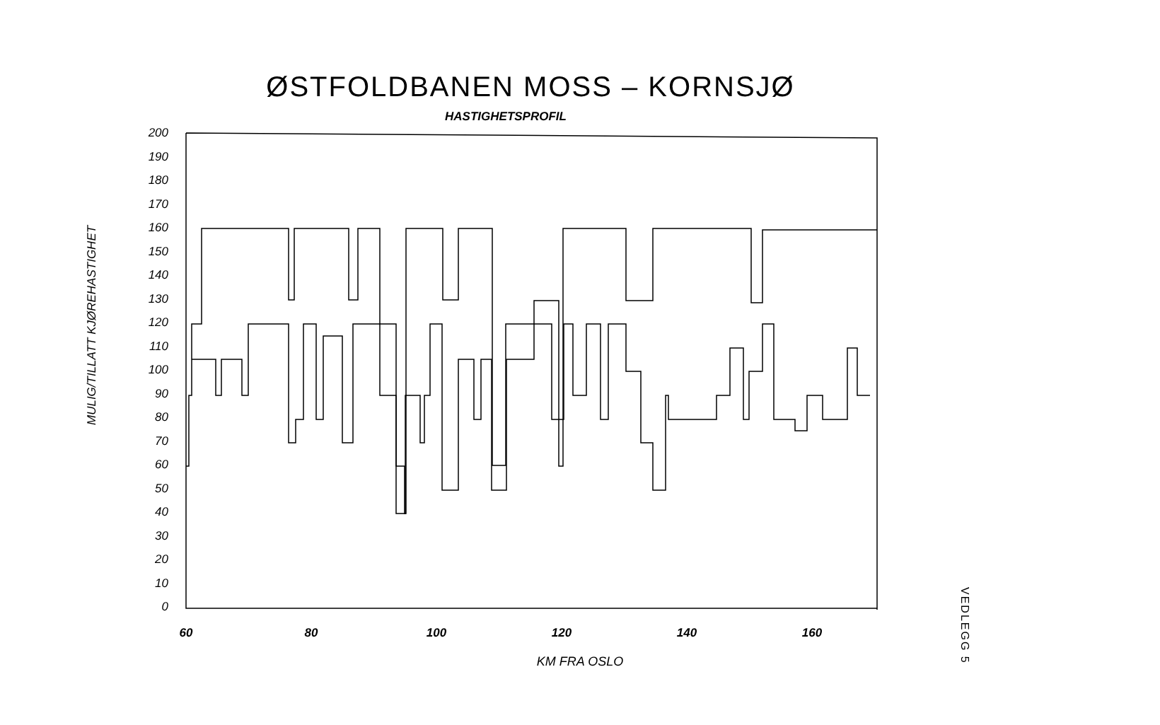ØSTFOLDBANEN MOSS – KORNSJØ
HASTIGHETSPROFIL
MULIG/TILLATT KJØREHASTIGHET
200
190
180
170
160
150
140
130
120
110
100
90
80
70
60
50
40
30
20
10
0
60
80
100
120
140
160
KM FRA OSLO
VEDLEGG 5